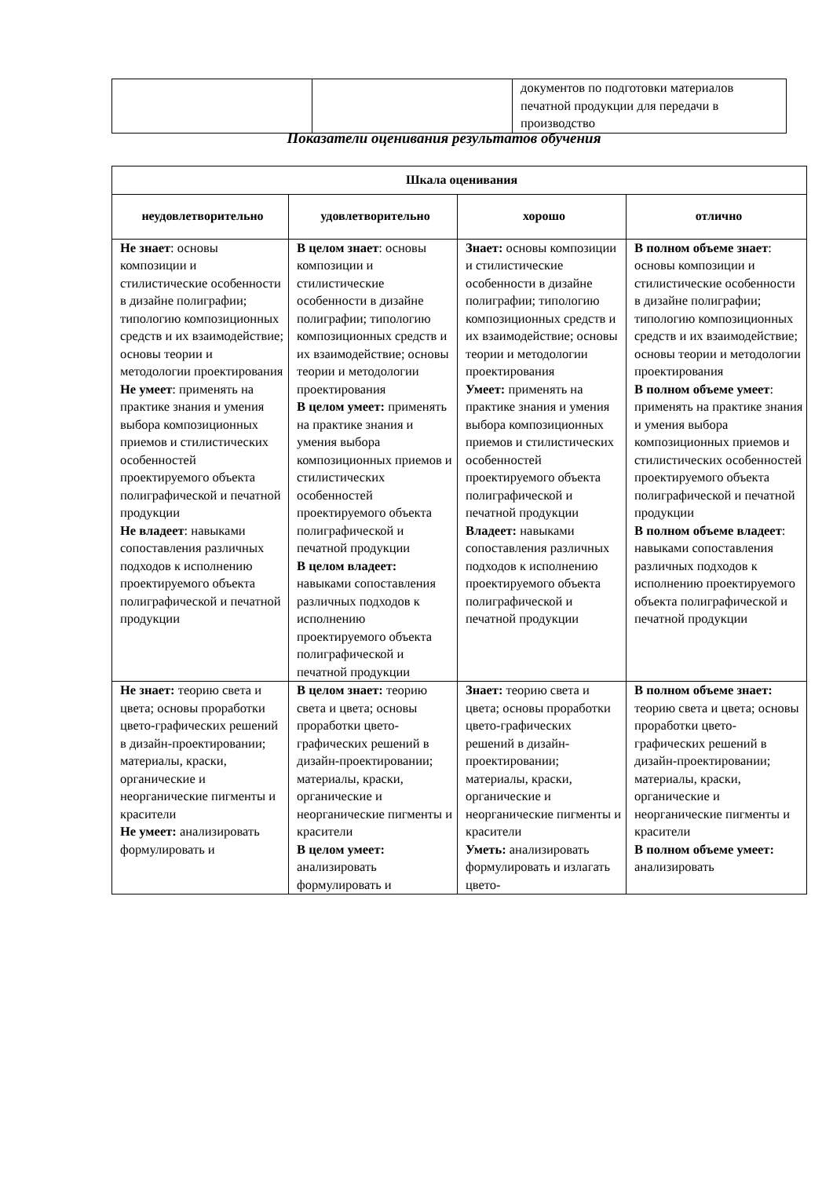| | | документов по подготовки материалов печатной продукции для передачи в производство |
Показатели оценивания результатов обучения
| Шкала оценивания | | | |
| --- | --- | --- | --- |
| неудовлетворительно | удовлетворительно | хорошо | отлично |
| Не знает : основы композиции и стилистические особенности в дизайне полиграфии; типологию композиционных средств и их взаимодействие; основы теории и методологии проектирования Не умеет : применять на практике знания и умения выбора композиционных приемов и стилистических особенностей проектируемого объекта полиграфической и печатной продукции Не владеет : навыками сопоставления различных подходов к исполнению проектируемого объекта полиграфической и печатной продукции | В целом знает : основы композиции и стилистические особенности в дизайне полиграфии; типологию композиционных средств и их взаимодействие; основы теории и методологии проектирования В целом умеет: применять на практике знания и умения выбора композиционных приемов и стилистических особенностей проектируемого объекта полиграфической и печатной продукции В целом владеет: навыками сопоставления различных подходов к исполнению проектируемого объекта полиграфической и печатной продукции | Знает: основы композиции и стилистические особенности в дизайне полиграфии; типологию композиционных средств и их взаимодействие; основы теории и методологии проектирования Умеет: применять на практике знания и умения выбора композиционных приемов и стилистических особенностей проектируемого объекта полиграфической и печатной продукции Владеет: навыками сопоставления различных подходов к исполнению проектируемого объекта полиграфической и печатной продукции | В полном объеме знает : основы композиции и стилистические особенности в дизайне полиграфии; типологию композиционных средств и их взаимодействие; основы теории и методологии проектирования В полном объеме умеет : применять на практике знания и умения выбора композиционных приемов и стилистических особенностей проектируемого объекта полиграфической и печатной продукции В полном объеме владеет : навыками сопоставления различных подходов к исполнению проектируемого объекта полиграфической и печатной продукции |
| Не знает: теорию света и цвета; основы проработки цвето-графических решений в дизайн-проектировании; материалы, краски, органические и неорганические пигменты и красители Не умеет: анализировать формулировать и | В целом знает: теорию света и цвета; основы проработки цвето-графических решений в дизайн-проектировании; материалы, краски, органические и неорганические пигменты и красители В целом умеет: анализировать формулировать и | Знает: теорию света и цвета; основы проработки цвето-графических решений в дизайн-проектировании; материалы, краски, органические и неорганические пигменты и красители Уметь: анализировать формулировать и излагать цвето- | В полном объеме знает: теорию света и цвета; основы проработки цвето-графических решений в дизайн-проектировании; материалы, краски, органические и неорганические пигменты и красители В полном объеме умеет: анализировать |